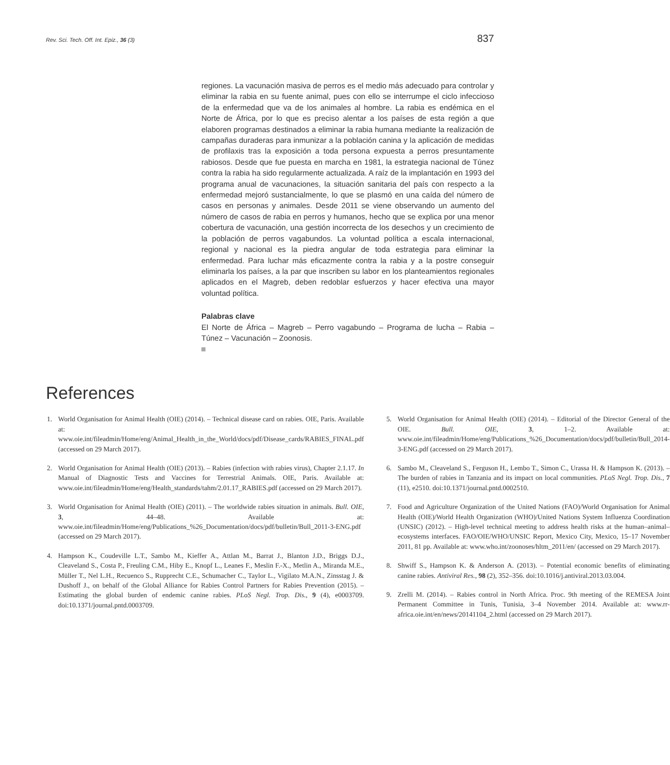Rev. Sci. Tech. Off. Int. Epiz., 36 (3) 837
regiones. La vacunación masiva de perros es el medio más adecuado para controlar y eliminar la rabia en su fuente animal, pues con ello se interrumpe el ciclo infeccioso de la enfermedad que va de los animales al hombre. La rabia es endémica en el Norte de África, por lo que es preciso alentar a los países de esta región a que elaboren programas destinados a eliminar la rabia humana mediante la realización de campañas duraderas para inmunizar a la población canina y la aplicación de medidas de profilaxis tras la exposición a toda persona expuesta a perros presuntamente rabiosos. Desde que fue puesta en marcha en 1981, la estrategia nacional de Túnez contra la rabia ha sido regularmente actualizada. A raíz de la implantación en 1993 del programa anual de vacunaciones, la situación sanitaria del país con respecto a la enfermedad mejoró sustancialmente, lo que se plasmó en una caída del número de casos en personas y animales. Desde 2011 se viene observando un aumento del número de casos de rabia en perros y humanos, hecho que se explica por una menor cobertura de vacunación, una gestión incorrecta de los desechos y un crecimiento de la población de perros vagabundos. La voluntad política a escala internacional, regional y nacional es la piedra angular de toda estrategia para eliminar la enfermedad. Para luchar más eficazmente contra la rabia y a la postre conseguir eliminarla los países, a la par que inscriben su labor en los planteamientos regionales aplicados en el Magreb, deben redoblar esfuerzos y hacer efectiva una mayor voluntad política.
Palabras clave
El Norte de África – Magreb – Perro vagabundo – Programa de lucha – Rabia – Túnez – Vacunación – Zoonosis.
References
1. World Organisation for Animal Health (OIE) (2014). – Technical disease card on rabies. OIE, Paris. Available at: www.oie.int/fileadmin/Home/eng/Animal_Health_in_the_World/docs/pdf/Disease_cards/RABIES_FINAL.pdf (accessed on 29 March 2017).
2. World Organisation for Animal Health (OIE) (2013). – Rabies (infection with rabies virus), Chapter 2.1.17. In Manual of Diagnostic Tests and Vaccines for Terrestrial Animals. OIE, Paris. Available at: www.oie.int/fileadmin/Home/eng/Health_standards/tahm/2.01.17_RABIES.pdf (accessed on 29 March 2017).
3. World Organisation for Animal Health (OIE) (2011). – The worldwide rabies situation in animals. Bull. OIE, 3, 44–48. Available at: www.oie.int/fileadmin/Home/eng/Publications_%26_Documentation/docs/pdf/bulletin/Bull_2011-3-ENG.pdf (accessed on 29 March 2017).
4. Hampson K., Coudeville L.T., Sambo M., Kieffer A., Attlan M., Barrat J., Blanton J.D., Briggs D.J., Cleaveland S., Costa P., Freuling C.M., Hiby E., Knopf L., Leanes F., Meslin F.-X., Metlin A., Miranda M.E., Müller T., Nel L.H., Recuenco S., Rupprecht C.E., Schumacher C., Taylor L., Vigilato M.A.N., Zinsstag J. & Dushoff J., on behalf of the Global Alliance for Rabies Control Partners for Rabies Prevention (2015). – Estimating the global burden of endemic canine rabies. PLoS Negl. Trop. Dis., 9 (4), e0003709. doi:10.1371/journal.pntd.0003709.
5. World Organisation for Animal Health (OIE) (2014). – Editorial of the Director General of the OIE. Bull. OIE, 3, 1–2. Available at: www.oie.int/fileadmin/Home/eng/Publications_%26_Documentation/docs/pdf/bulletin/Bull_2014-3-ENG.pdf (accessed on 29 March 2017).
6. Sambo M., Cleaveland S., Ferguson H., Lembo T., Simon C., Urassa H. & Hampson K. (2013). – The burden of rabies in Tanzania and its impact on local communities. PLoS Negl. Trop. Dis., 7 (11), e2510. doi:10.1371/journal.pntd.0002510.
7. Food and Agriculture Organization of the United Nations (FAO)/World Organisation for Animal Health (OIE)/World Health Organization (WHO)/United Nations System Influenza Coordination (UNSIC) (2012). – High-level technical meeting to address health risks at the human–animal–ecosystems interfaces. FAO/OIE/WHO/UNSIC Report, Mexico City, Mexico, 15–17 November 2011, 81 pp. Available at: www.who.int/zoonoses/hltm_2011/en/ (accessed on 29 March 2017).
8. Shwiff S., Hampson K. & Anderson A. (2013). – Potential economic benefits of eliminating canine rabies. Antiviral Res., 98 (2), 352–356. doi:10.1016/j.antiviral.2013.03.004.
9. Zrelli M. (2014). – Rabies control in North Africa. Proc. 9th meeting of the REMESA Joint Permanent Committee in Tunis, Tunisia, 3–4 November 2014. Available at: www.rr-africa.oie.int/en/news/20141104_2.html (accessed on 29 March 2017).